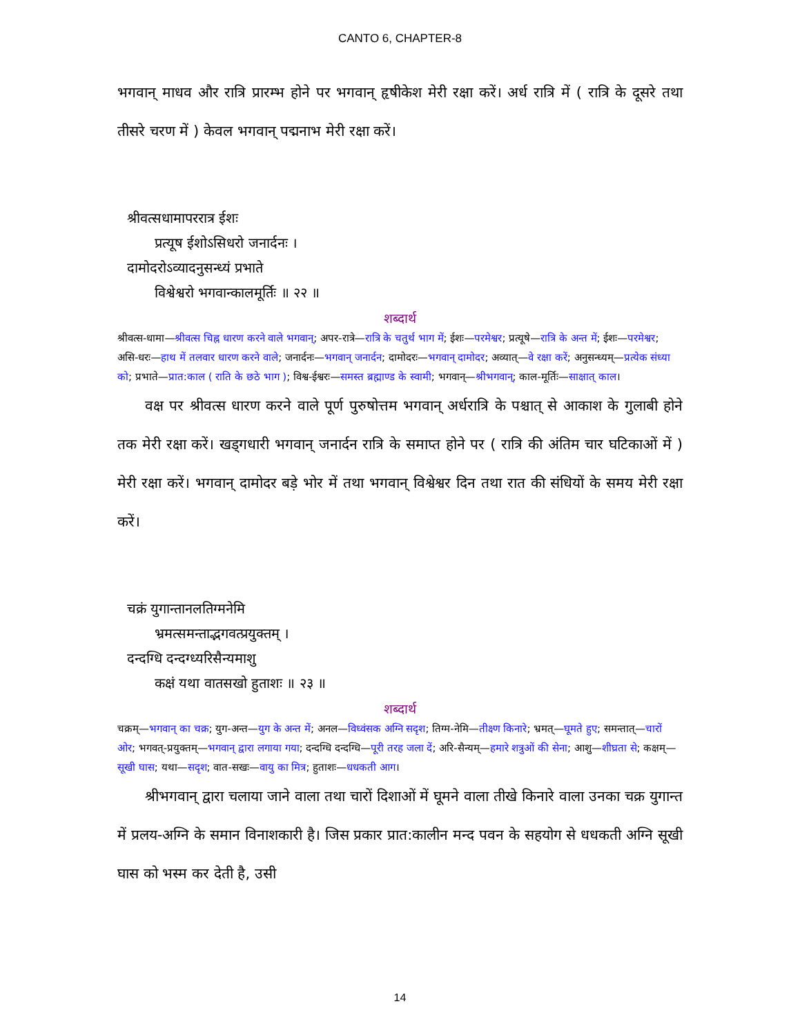CANTO 6, CHAPTER-8
भगवान् माधव और रात्रि प्रारम्भ होने पर भगवान् हृषीकेश मेरी रक्षा करें। अर्ध रात्रि में ( रात्रि के दूसरे तथा तीसरे चरण में ) केवल भगवान् पद्मनाभ मेरी रक्षा करें।
श्रीवत्सधामापररात्र ईशः
प्रत्यूष ईशोऽसिधरो जनार्दनः ।
दामोदरोऽव्यादनुसन्ध्यं प्रभाते
विश्वेश्वरो भगवान्कालमूर्तिः ॥ २२ ॥
शब्दार्थ
श्रीवत्स-धामा—श्रीवत्स चिह्न धारण करने वाले भगवान्; अपर-रात्रे—रात्रि के चतुर्थ भाग में; ईशः—परमेश्वर; प्रत्यूषे—रात्रि के अन्त में; ईशः—परमेश्वर; असि-धरः—हाथ में तलवार धारण करने वाले; जनार्दनः—भगवान् जनार्दन; दामोदरः—भगवान् दामोदर; अव्यात्—वे रक्षा करें; अनुसन्ध्यम्—प्रत्येक संध्या को; प्रभाते—प्रात:काल ( राति के छठे भाग ); विश्व-ईश्वरः—समस्त ब्रह्माण्ड के स्वामी; भगवान्—श्रीभगवान्; काल-मूर्तिः—साक्षात् काल।
वक्ष पर श्रीवत्स धारण करने वाले पूर्ण पुरुषोत्तम भगवान् अर्धरात्रि के पश्चात् से आकाश के गुलाबी होने तक मेरी रक्षा करें। खड्गधारी भगवान् जनार्दन रात्रि के समाप्त होने पर ( रात्रि की अंतिम चार घटिकाओं में ) मेरी रक्षा करें। भगवान् दामोदर बड़े भोर में तथा भगवान् विश्वेश्वर दिन तथा रात की संधियों के समय मेरी रक्षा करें।
चक्रं युगान्तानलतिग्मनेमि
भ्रमत्समन्ताद्भगवत्प्रयुक्तम् ।
दन्दग्धि दन्दग्ध्यरिसैन्यमाशु
कक्षं यथा वातसखो हुताशः ॥ २३ ॥
शब्दार्थ
चक्रम्—भगवान् का चक्र; युग-अन्त—युग के अन्त में; अनल—विध्वंसक अग्नि सदृश; तिग्म-नेमि—तीक्ष्ण किनारे; भ्रमत्—घूमते हुए; समन्तात्—चारों ओर; भगवत्-प्रयुक्तम्—भगवान् द्वारा लगाया गया; दन्दग्धि दन्दग्धि—पूरी तरह जला दें; अरि-सैन्यम्—हमारे शत्रुओं की सेना; आशु—शीघ्रता से; कक्षम्—सूखी घास; यथा—सदृश; वात-सखः—वायु का मित्र; हुताशः—धधकती आग।
श्रीभगवान् द्वारा चलाया जाने वाला तथा चारों दिशाओं में घूमने वाला तीखे किनारे वाला उनका चक्र युगान्त में प्रलय-अग्नि के समान विनाशकारी है। जिस प्रकार प्रात:कालीन मन्द पवन के सहयोग से धधकती अग्नि सूखी घास को भस्म कर देती है, उसी
14